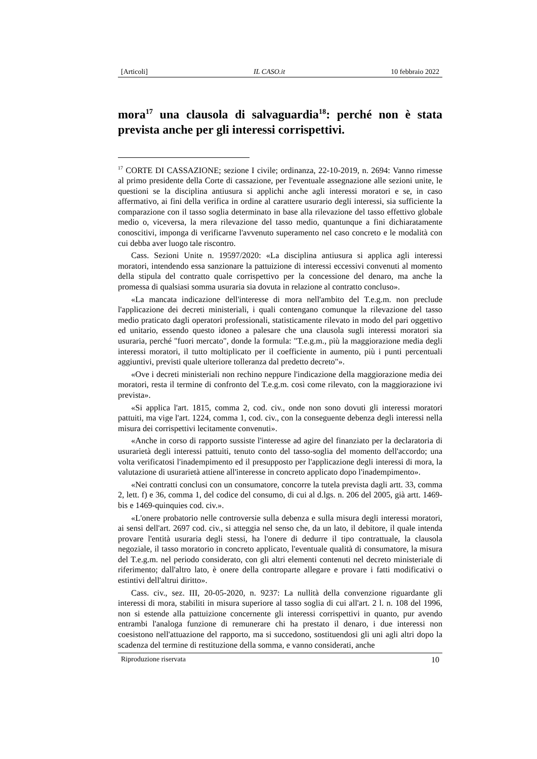[Articoli] IL CASO.it 10 febbraio 2022
mora<sup>17</sup> una clausola di salvaguardia<sup>18</sup>: perché non è stata prevista anche per gli interessi corrispettivi.
<sup>17</sup> CORTE DI CASSAZIONE; sezione I civile; ordinanza, 22-10-2019, n. 2694: Vanno rimesse al primo presidente della Corte di cassazione, per l'eventuale assegnazione alle sezioni unite, le questioni se la disciplina antiusura si applichi anche agli interessi moratori e se, in caso affermativo, ai fini della verifica in ordine al carattere usurario degli interessi, sia sufficiente la comparazione con il tasso soglia determinato in base alla rilevazione del tasso effettivo globale medio o, viceversa, la mera rilevazione del tasso medio, quantunque a fini dichiaratamente conoscitivi, imponga di verificarne l'avvenuto superamento nel caso concreto e le modalità con cui debba aver luogo tale riscontro.
Cass. Sezioni Unite n. 19597/2020: «La disciplina antiusura si applica agli interessi moratori, intendendo essa sanzionare la pattuizione di interessi eccessivi convenuti al momento della stipula del contratto quale corrispettivo per la concessione del denaro, ma anche la promessa di qualsiasi somma usuraria sia dovuta in relazione al contratto concluso».
«La mancata indicazione dell'interesse di mora nell'ambito del T.e.g.m. non preclude l'applicazione dei decreti ministeriali, i quali contengano comunque la rilevazione del tasso medio praticato dagli operatori professionali, statisticamente rilevato in modo del pari oggettivo ed unitario, essendo questo idoneo a palesare che una clausola sugli interessi moratori sia usuraria, perché "fuori mercato", donde la formula: "T.e.g.m., più la maggiorazione media degli interessi moratori, il tutto moltiplicato per il coefficiente in aumento, più i punti percentuali aggiuntivi, previsti quale ulteriore tolleranza dal predetto decreto"».
«Ove i decreti ministeriali non rechino neppure l'indicazione della maggiorazione media dei moratori, resta il termine di confronto del T.e.g.m. così come rilevato, con la maggiorazione ivi prevista».
«Si applica l'art. 1815, comma 2, cod. civ., onde non sono dovuti gli interessi moratori pattuiti, ma vige l'art. 1224, comma 1, cod. civ., con la conseguente debenza degli interessi nella misura dei corrispettivi lecitamente convenuti».
«Anche in corso di rapporto sussiste l'interesse ad agire del finanziato per la declaratoria di usurarietà degli interessi pattuiti, tenuto conto del tasso-soglia del momento dell'accordo; una volta verificatosi l'inadempimento ed il presupposto per l'applicazione degli interessi di mora, la valutazione di usurarietà attiene all'interesse in concreto applicato dopo l'inadempimento».
«Nei contratti conclusi con un consumatore, concorre la tutela prevista dagli artt. 33, comma 2, lett. f) e 36, comma 1, del codice del consumo, di cui al d.lgs. n. 206 del 2005, già artt. 1469-bis e 1469-quinquies cod. civ.».
«L'onere probatorio nelle controversie sulla debenza e sulla misura degli interessi moratori, ai sensi dell'art. 2697 cod. civ., si atteggia nel senso che, da un lato, il debitore, il quale intenda provare l'entità usuraria degli stessi, ha l'onere di dedurre il tipo contrattuale, la clausola negoziale, il tasso moratorio in concreto applicato, l'eventuale qualità di consumatore, la misura del T.e.g.m. nel periodo considerato, con gli altri elementi contenuti nel decreto ministeriale di riferimento; dall'altro lato, è onere della controparte allegare e provare i fatti modificativi o estintivi dell'altrui diritto».
Cass. civ., sez. III, 20-05-2020, n. 9237: La nullità della convenzione riguardante gli interessi di mora, stabiliti in misura superiore al tasso soglia di cui all'art. 2 l. n. 108 del 1996, non si estende alla pattuizione concernente gli interessi corrispettivi in quanto, pur avendo entrambi l'analoga funzione di remunerare chi ha prestato il denaro, i due interessi non coesistono nell'attuazione del rapporto, ma si succedono, sostituendosi gli uni agli altri dopo la scadenza del termine di restituzione della somma, e vanno considerati, anche
Riproduzione riservata 10